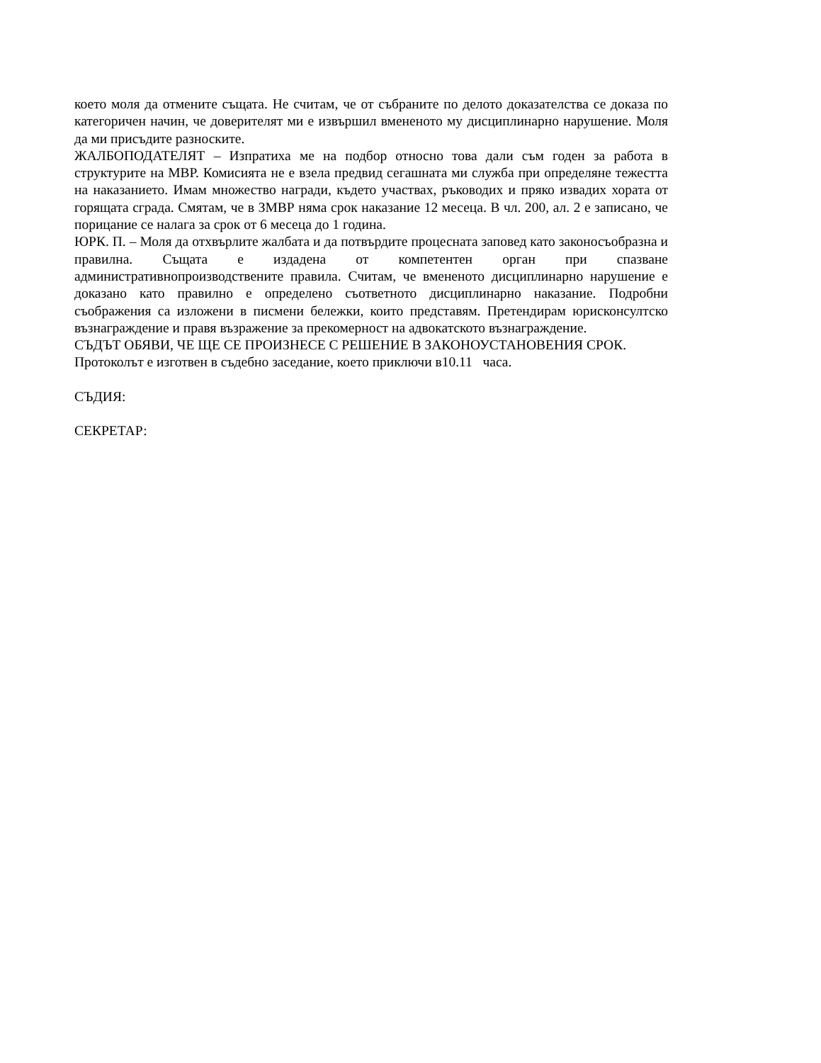което моля да отмените същата. Не считам, че от събраните по делото доказателства се доказа по категоричен начин, че доверителят ми е извършил вмененото му дисциплинарно нарушение. Моля да ми присъдите разноските.
ЖАЛБОПОДАТЕЛЯТ – Изпратиха ме на подбор относно това дали съм годен за работа в структурите на МВР. Комисията не е взела предвид сегашната ми служба при определяне тежестта на наказанието. Имам множество награди, където участвах, ръководих и пряко извадих хората от горящата сграда. Смятам, че в ЗМВР няма срок наказание 12 месеца. В чл. 200, ал. 2 е записано, че порицание се налага за срок от 6 месеца до 1 година.
ЮРК. П. – Моля да отхвърлите жалбата и да потвърдите процесната заповед като законосъобразна и правилна. Същата е издадена от компетентен орган при спазване административнопроизводствените правила. Считам, че вмененото дисциплинарно нарушение е доказано като правилно е определено съответното дисциплинарно наказание. Подробни съображения са изложени в писмени бележки, които представям. Претендирам юрисконсултско възнаграждение и правя възражение за прекомерност на адвокатското възнаграждение.
СЪДЪТ ОБЯВИ, ЧЕ ЩЕ СЕ ПРОИЗНЕСЕ С РЕШЕНИЕ В ЗАКОНОУСТАНОВЕНИЯ СРОК.
Протоколът е изготвен в съдебно заседание, което приключи в10.11 часа.
СЪДИЯ:
СЕКРЕТАР: